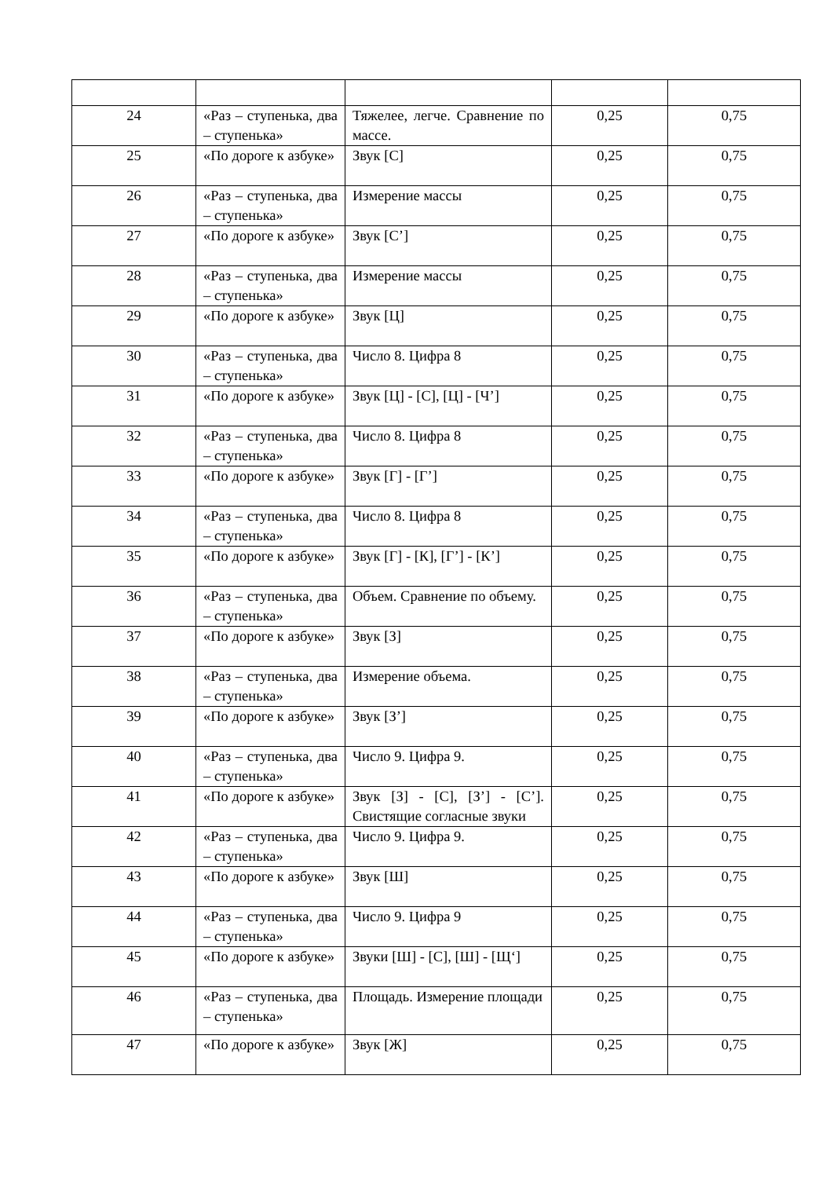| 24 | «Раз – ступенька, два – ступенька» | Тяжелее, легче. Сравнение по массе. | 0,25 | 0,75 |
| 25 | «По дороге к азбуке» | Звук [С] | 0,25 | 0,75 |
| 26 | «Раз – ступенька, два – ступенька» | Измерение массы | 0,25 | 0,75 |
| 27 | «По дороге к азбуке» | Звук [С’] | 0,25 | 0,75 |
| 28 | «Раз – ступенька, два – ступенька» | Измерение массы | 0,25 | 0,75 |
| 29 | «По дороге к азбуке» | Звук [Ц] | 0,25 | 0,75 |
| 30 | «Раз – ступенька, два – ступенька» | Число 8. Цифра 8 | 0,25 | 0,75 |
| 31 | «По дороге к азбуке» | Звук [Ц] - [С], [Ц] - [Ч’] | 0,25 | 0,75 |
| 32 | «Раз – ступенька, два – ступенька» | Число 8. Цифра 8 | 0,25 | 0,75 |
| 33 | «По дороге к азбуке» | Звук [Г] - [Г’] | 0,25 | 0,75 |
| 34 | «Раз – ступенька, два – ступенька» | Число 8. Цифра 8 | 0,25 | 0,75 |
| 35 | «По дороге к азбуке» | Звук [Г] - [К], [Г’] - [К’] | 0,25 | 0,75 |
| 36 | «Раз – ступенька, два – ступенька» | Объем. Сравнение по объему. | 0,25 | 0,75 |
| 37 | «По дороге к азбуке» | Звук [З] | 0,25 | 0,75 |
| 38 | «Раз – ступенька, два – ступенька» | Измерение объема. | 0,25 | 0,75 |
| 39 | «По дороге к азбуке» | Звук [З’] | 0,25 | 0,75 |
| 40 | «Раз – ступенька, два – ступенька» | Число 9. Цифра 9. | 0,25 | 0,75 |
| 41 | «По дороге к азбуке» | Звук [З] - [С], [З’] - [С’]. Свистящие согласные звуки | 0,25 | 0,75 |
| 42 | «Раз – ступенька, два – ступенька» | Число 9. Цифра 9. | 0,25 | 0,75 |
| 43 | «По дороге к азбуке» | Звук [Ш] | 0,25 | 0,75 |
| 44 | «Раз – ступенька, два – ступенька» | Число 9. Цифра 9 | 0,25 | 0,75 |
| 45 | «По дороге к азбуке» | Звуки [Ш] - [С], [Ш] - [Щ‘] | 0,25 | 0,75 |
| 46 | «Раз – ступенька, два – ступенька» | Площадь. Измерение площади | 0,25 | 0,75 |
| 47 | «По дороге к азбуке» | Звук [Ж] | 0,25 | 0,75 |